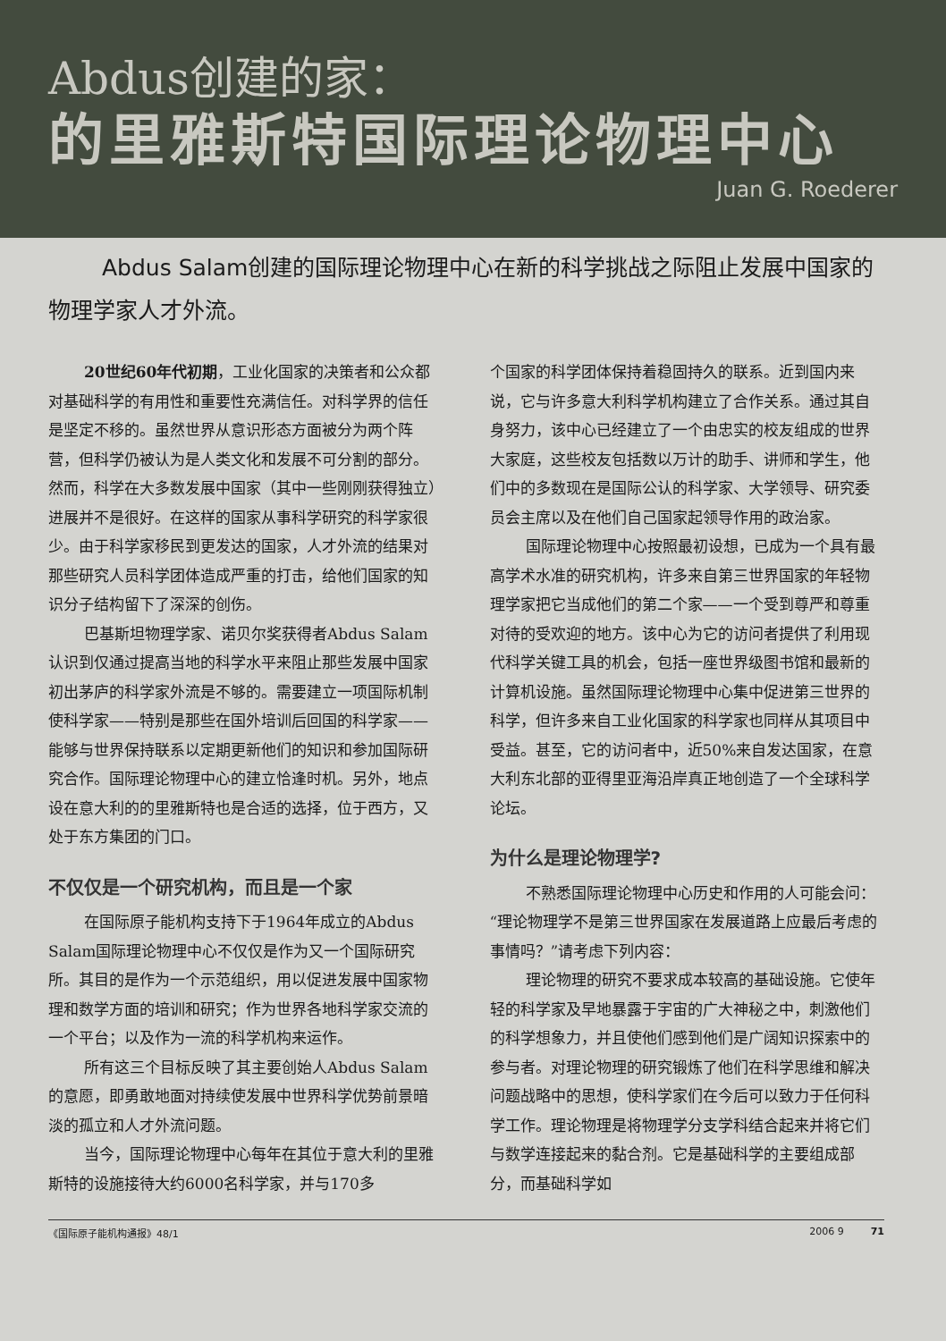Abdus创建的家：
的里雅斯特国际理论物理中心
Juan G. Roederer
Abdus Salam创建的国际理论物理中心在新的科学挑战之际阻止发展中国家的物理学家人才外流。
20世纪60年代初期，工业化国家的决策者和公众都对基础科学的有用性和重要性充满信任。对科学界的信任是坚定不移的。虽然世界从意识形态方面被分为两个阵营，但科学仍被认为是人类文化和发展不可分割的部分。然而，科学在大多数发展中国家（其中一些刚刚获得独立）进展并不是很好。在这样的国家从事科学研究的科学家很少。由于科学家移民到更发达的国家，人才外流的结果对那些研究人员科学团体造成严重的打击，给他们国家的知识分子结构留下了深深的创伤。
巴基斯坦物理学家、诺贝尔奖获得者Abdus Salam认识到仅通过提高当地的科学水平来阻止那些发展中国家初出茅庐的科学家外流是不够的。需要建立一项国际机制使科学家——特别是那些在国外培训后回国的科学家——能够与世界保持联系以定期更新他们的知识和参加国际研究合作。国际理论物理中心的建立恰逢时机。另外，地点设在意大利的的里雅斯特也是合适的选择，位于西方，又处于东方集团的门口。
不仅仅是一个研究机构，而且是一个家
在国际原子能机构支持下于1964年成立的Abdus Salam国际理论物理中心不仅仅是作为又一个国际研究所。其目的是作为一个示范组织，用以促进发展中国家物理和数学方面的培训和研究；作为世界各地科学家交流的一个平台；以及作为一流的科学机构来运作。
所有这三个目标反映了其主要创始人Abdus Salam的意愿，即勇敢地面对持续使发展中世界科学优势前景暗淡的孤立和人才外流问题。
当今，国际理论物理中心每年在其位于意大利的里雅斯特的设施接待大约6000名科学家，并与170多
个国家的科学团体保持着稳固持久的联系。近到国内来说，它与许多意大利科学机构建立了合作关系。通过其自身努力，该中心已经建立了一个由忠实的校友组成的世界大家庭，这些校友包括数以万计的助手、讲师和学生，他们中的多数现在是国际公认的科学家、大学领导、研究委员会主席以及在他们自己国家起领导作用的政治家。
国际理论物理中心按照最初设想，已成为一个具有最高学术水准的研究机构，许多来自第三世界国家的年轻物理学家把它当成他们的第二个家——一个受到尊严和尊重对待的受欢迎的地方。该中心为它的访问者提供了利用现代科学关键工具的机会，包括一座世界级图书馆和最新的计算机设施。虽然国际理论物理中心集中促进第三世界的科学，但许多来自工业化国家的科学家也同样从其项目中受益。甚至，它的访问者中，近50%来自发达国家，在意大利东北部的亚得里亚海沿岸真正地创造了一个全球科学论坛。
为什么是理论物理学?
不熟悉国际理论物理中心历史和作用的人可能会问：“理论物理学不是第三世界国家在发展道路上应最后考虑的事情吗？”请考虑下列内容：
理论物理的研究不要求成本较高的基础设施。它使年轻的科学家及早地暴露于宇宙的广大神秘之中，刺激他们的科学想象力，并且使他们感到他们是广阔知识探索中的参与者。对理论物理的研究锻炼了他们在科学思维和解决问题战略中的思想，使科学家们在今后可以致力于任何科学工作。理论物理是将物理学分支学科结合起来并将它们与数学连接起来的黏合剂。它是基础科学的主要组成部分，而基础科学如
《国际原子能机构通报》48/1 2006 9 71